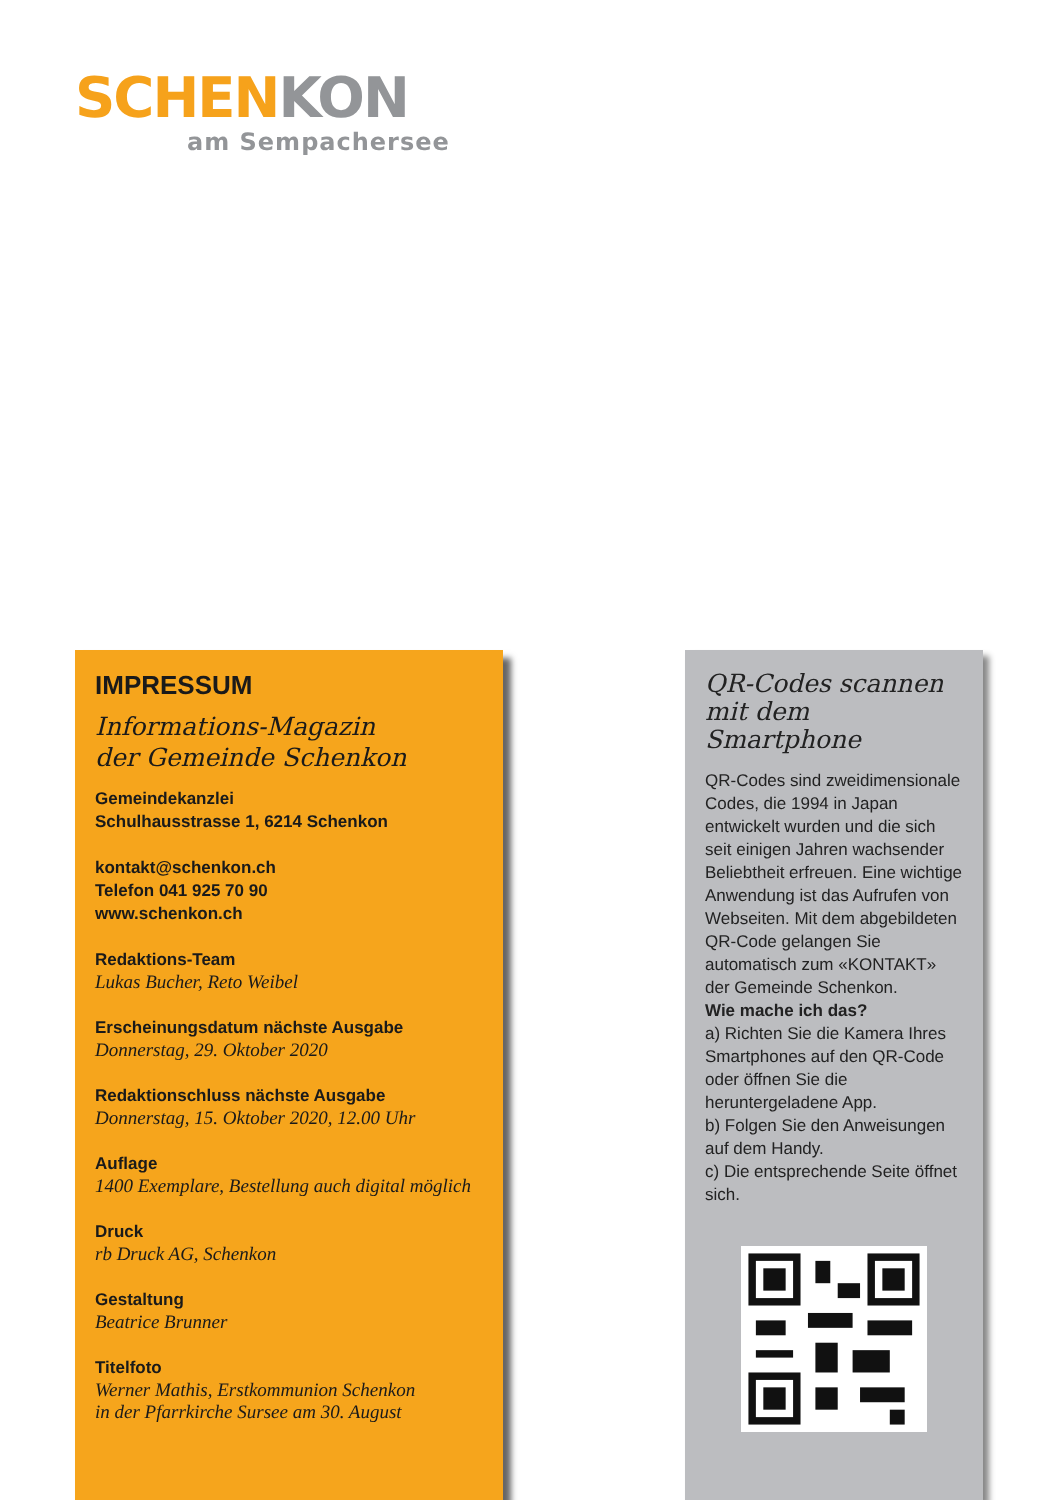SCHEN KON
am Sempachersee
IMPRESSUM
Informations-Magazin
der Gemeinde Schenkon
Gemeindekanzlei
Schulhausstrasse 1, 6214 Schenkon
kontakt@schenkon.ch
Telefon 041 925 70 90
www.schenkon.ch
Redaktions-Team
Lukas Bucher, Reto Weibel
Erscheinungsdatum nächste Ausgabe
Donnerstag, 29. Oktober 2020
Redaktionschluss nächste Ausgabe
Donnerstag, 15. Oktober 2020, 12.00 Uhr
Auflage
1400 Exemplare, Bestellung auch digital möglich
Druck
rb Druck AG, Schenkon
Gestaltung
Beatrice Brunner
Titelfoto
Werner Mathis, Erstkommunion Schenkon
in der Pfarrkirche Sursee am 30. August
QR-Codes scannen
mit dem Smartphone
QR-Codes sind zweidimensionale Codes, die 1994 in Japan entwickelt wurden und die sich seit einigen Jahren wachsender Beliebtheit erfreuen. Eine wichtige Anwendung ist das Aufrufen von Webseiten. Mit dem abgebildeten QR-Code gelangen Sie automatisch zum «KONTAKT» der Gemeinde Schenkon.
Wie mache ich das?
a) Richten Sie die Kamera Ihres Smartphones auf den QR-Code oder öffnen Sie die heruntergeladene App.
b) Folgen Sie den Anweisungen auf dem Handy.
c) Die entsprechende Seite öffnet sich.